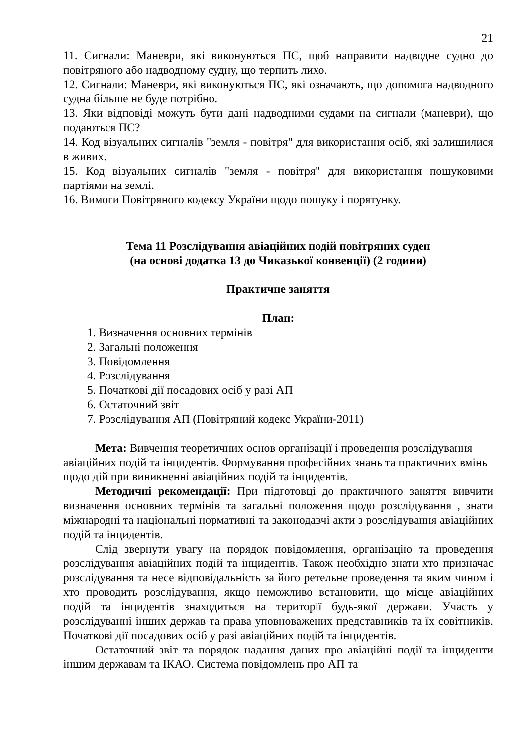21
11. Сигнали: Маневри, які виконуються ПС, щоб направити надводне судно до повітряного або надводному судну, що терпить лихо.
12. Сигнали: Маневри, які виконуються ПС, які означають, що допомога надводного судна більше не буде потрібно.
13. Яки відповіді можуть бути дані надводними судами на сигнали (маневри), що подаються ПС?
14. Код візуальних сигналів "земля - повітря" для використання осіб, які залишилися в живих.
15. Код візуальних сигналів "земля - повітря" для використання пошуковими партіями на землі.
16. Вимоги Повітряного кодексу України щодо пошуку і порятунку.
Тема 11 Розслідування авіаційних подій повітряних суден
(на основі додатка 13 до Чиказької конвенції) (2 години)
Практичне заняття
План:
1. Визначення основних термінів
2. Загальні положення
3. Повідомлення
4. Розслідування
5. Початкові дії посадових осіб у разі АП
6. Остаточний звіт
7. Розслідування АП (Повітряний кодекс України-2011)
Мета: Вивчення теоретичних основ організації і проведення розслідування авіаційних подій та інцидентів. Формування професійних знань та практичних вмінь щодо дій при виникненні авіаційних подій та інцидентів.
Методичні рекомендації: При підготовці до практичного заняття вивчити визначення основних термінів та загальні положення щодо розслідування , знати міжнародні та національні нормативні та законодавчі акти з розслідування авіаційних подій та інцидентів.
Слід звернути увагу на порядок повідомлення, організацію та проведення розслідування авіаційних подій та інцидентів. Також необхідно знати хто призначає розслідування та несе відповідальність за його ретельне проведення та яким чином і хто проводить розслідування, якщо неможливо встановити, що місце авіаційних подій та інцидентів знаходиться на території будь-якої держави. Участь у розслідуванні інших держав та права уповноважених представників та їх совітників. Початкові дії посадових осіб у разі авіаційних подій та інцидентів.
Остаточний звіт та порядок надання даних про авіаційні події та інциденти іншим державам та ІКАО. Система повідомлень про АП та